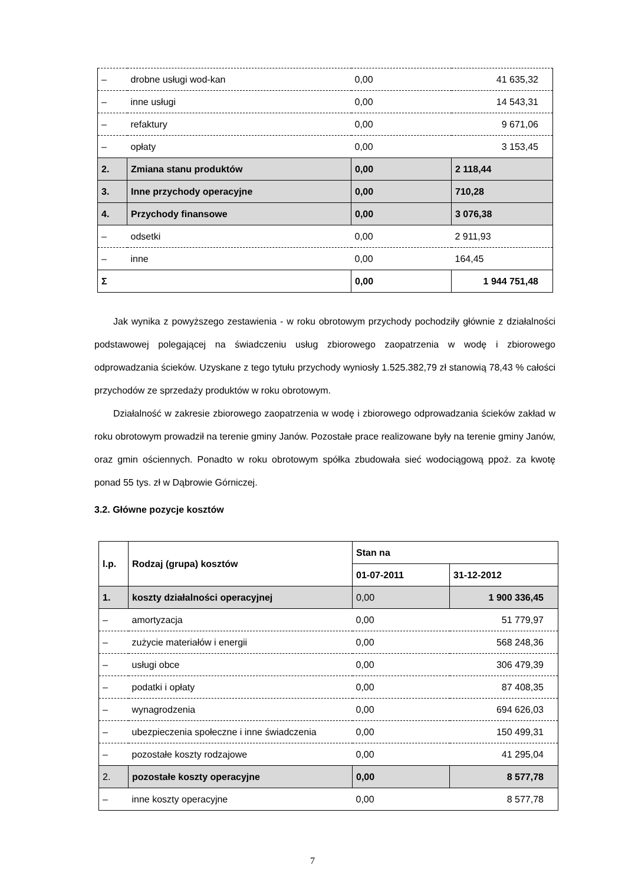| – | drobne usługi wod-kan | 0,00 | 41 635,32 |
| – | inne usługi | 0,00 | 14 543,31 |
| – | refaktury | 0,00 | 9 671,06 |
| – | opłaty | 0,00 | 3 153,45 |
| 2. | Zmiana stanu produktów | 0,00 | 2 118,44 |
| 3. | Inne przychody operacyjne | 0,00 | 710,28 |
| 4. | Przychody finansowe | 0,00 | 3 076,38 |
| – | odsetki | 0,00 | 2 911,93 |
| – | inne | 0,00 | 164,45 |
| Σ | | 0,00 | 1 944 751,48 |
Jak wynika z powyższego zestawienia - w roku obrotowym przychody pochodziły głównie z działalności podstawowej polegającej na świadczeniu usług zbiorowego zaopatrzenia w wodę i zbiorowego odprowadzania ścieków. Uzyskane z tego tytułu przychody wyniosły 1.525.382,79 zł stanowią 78,43 % całości przychodów ze sprzedaży produktów w roku obrotowym.
Działalność w zakresie zbiorowego zaopatrzenia w wodę i zbiorowego odprowadzania ścieków zakład w roku obrotowym prowadził na terenie gminy Janów. Pozostałe prace realizowane były na terenie gminy Janów, oraz gmin ościennych. Ponadto w roku obrotowym spółka zbudowała sieć wodociągową ppoż. za kwotę ponad 55 tys. zł w Dąbrowie Górniczej.
3.2. Główne pozycje kosztów
| l.p. | Rodzaj (grupa) kosztów | Stan na | |
| | | 01-07-2011 | 31-12-2012 |
| 1. | koszty działalności operacyjnej | 0,00 | 1 900 336,45 |
| – | amortyzacja | 0,00 | 51 779,97 |
| – | zużycie materiałów i energii | 0,00 | 568 248,36 |
| – | usługi obce | 0,00 | 306 479,39 |
| – | podatki i opłaty | 0,00 | 87 408,35 |
| – | wynagrodzenia | 0,00 | 694 626,03 |
| – | ubezpieczenia społeczne i inne świadczenia | 0,00 | 150 499,31 |
| – | pozostałe koszty rodzajowe | 0,00 | 41 295,04 |
| 2. | pozostałe koszty operacyjne | 0,00 | 8 577,78 |
| – | inne koszty operacyjne | 0,00 | 8 577,78 |
7